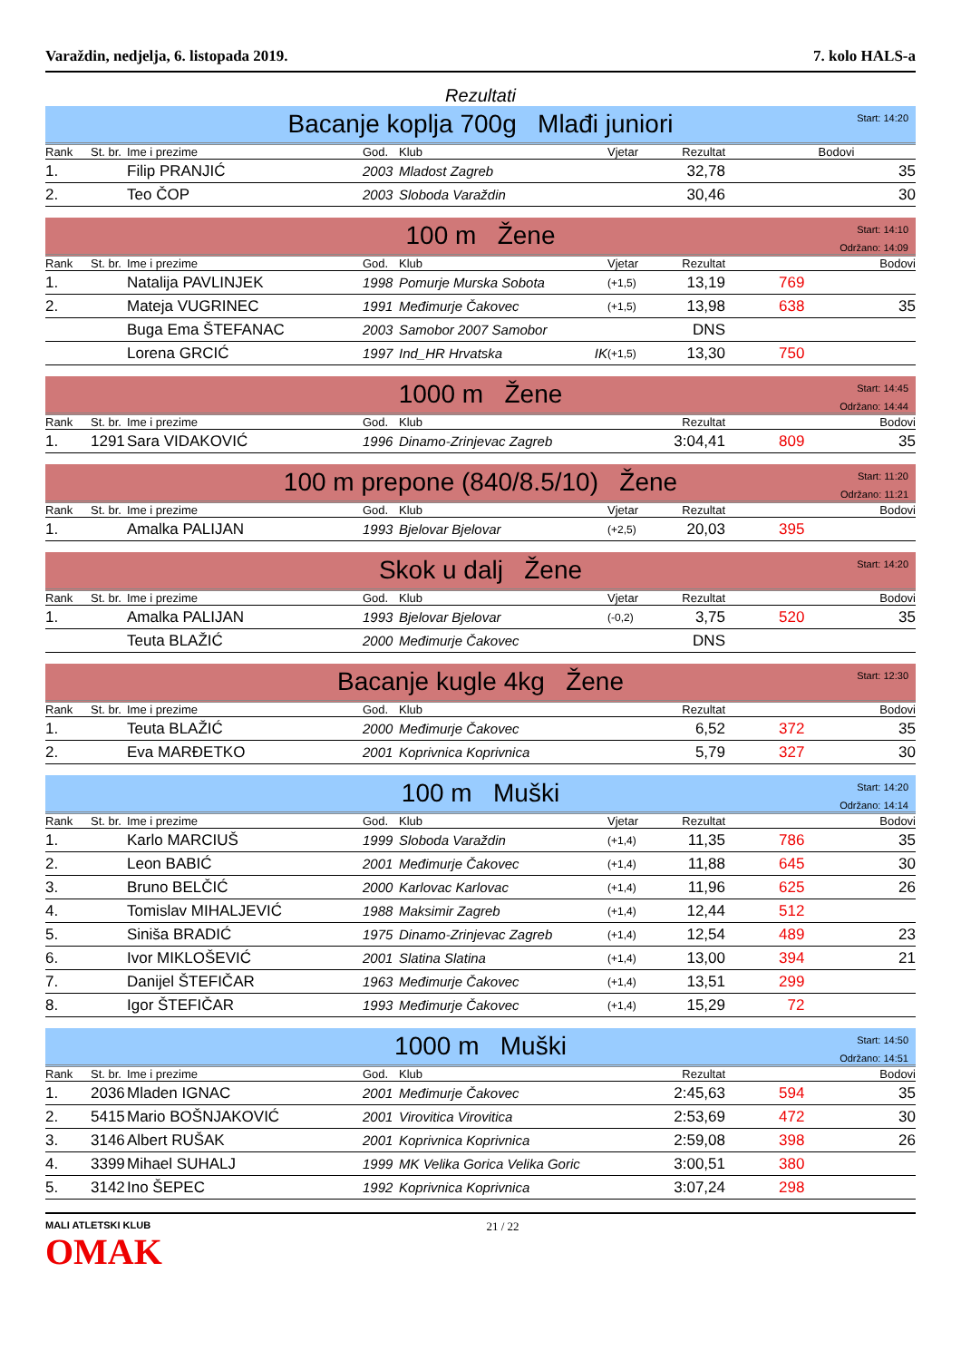Varaždin, nedjelja, 6. listopada 2019. 7. kolo HALS-a
Rezultati
Bacanje koplja 700g Mlađi juniori
Start: 14:20
| Rank | St. br. | Ime i prezime | God. | Klub | Vjetar | Rezultat | Bodovi | |
| --- | --- | --- | --- | --- | --- | --- | --- | --- |
| 1. | | Filip PRANJIĆ | 2003 | Mladost Zagreb | | 32,78 | | 35 |
| 2. | | Teo ČOP | 2003 | Sloboda Varaždin | | 30,46 | | 30 |
100 m Žene
Start: 14:10
Održano: 14:09
| Rank | St. br. | Ime i prezime | God. | Klub | Vjetar | Rezultat | | Bodovi |
| --- | --- | --- | --- | --- | --- | --- | --- | --- |
| 1. | | Natalija PAVLINJEK | 1998 | Pomurje Murska Sobota | (+1,5) | 13,19 | 769 | |
| 2. | | Mateja VUGRINEC | 1991 | Međimurje Čakovec | (+1,5) | 13,98 | 638 | 35 |
| | | Buga Ema ŠTEFANAC | 2003 | Samobor 2007 Samobor | | DNS | | |
| | | Lorena GRCIĆ | 1997 | Ind_HR Hrvatska IK | (+1,5) | 13,30 | 750 | |
1000 m Žene
Start: 14:45
Održano: 14:44
| Rank | St. br. | Ime i prezime | God. | Klub | | Rezultat | | Bodovi |
| --- | --- | --- | --- | --- | --- | --- | --- | --- |
| 1. | 1291 | Sara VIDAKOVIĆ | 1996 | Dinamo-Zrinjevac Zagreb | | 3:04,41 | 809 | 35 |
100 m prepone (840/8.5/10) Žene
Start: 11:20
Održano: 11:21
| Rank | St. br. | Ime i prezime | God. | Klub | Vjetar | Rezultat | | Bodovi |
| --- | --- | --- | --- | --- | --- | --- | --- | --- |
| 1. | | Amalka PALIJAN | 1993 | Bjelovar Bjelovar | (+2,5) | 20,03 | 395 | |
Skok u dalj Žene
Start: 14:20
| Rank | St. br. | Ime i prezime | God. | Klub | Vjetar | Rezultat | | Bodovi |
| --- | --- | --- | --- | --- | --- | --- | --- | --- |
| 1. | | Amalka PALIJAN | 1993 | Bjelovar Bjelovar | (-0,2) | 3,75 | 520 | 35 |
| | | Teuta BLAŽIĆ | 2000 | Međimurje Čakovec | | DNS | | |
Bacanje kugle 4kg Žene
Start: 12:30
| Rank | St. br. | Ime i prezime | God. | Klub | | Rezultat | | Bodovi |
| --- | --- | --- | --- | --- | --- | --- | --- | --- |
| 1. | | Teuta BLAŽIĆ | 2000 | Međimurje Čakovec | | 6,52 | 372 | 35 |
| 2. | | Eva MARĐETKO | 2001 | Koprivnica Koprivnica | | 5,79 | 327 | 30 |
100 m Muški
Start: 14:20
Održano: 14:14
| Rank | St. br. | Ime i prezime | God. | Klub | Vjetar | Rezultat | | Bodovi |
| --- | --- | --- | --- | --- | --- | --- | --- | --- |
| 1. | | Karlo MARCIUŠ | 1999 | Sloboda Varaždin | (+1,4) | 11,35 | 786 | 35 |
| 2. | | Leon BABIĆ | 2001 | Međimurje Čakovec | (+1,4) | 11,88 | 645 | 30 |
| 3. | | Bruno BELČIĆ | 2000 | Karlovac Karlovac | (+1,4) | 11,96 | 625 | 26 |
| 4. | | Tomislav MIHALJEVIĆ | 1988 | Maksimir Zagreb | (+1,4) | 12,44 | 512 | |
| 5. | | Siniša BRADIĆ | 1975 | Dinamo-Zrinjevac Zagreb | (+1,4) | 12,54 | 489 | 23 |
| 6. | | Ivor MIKLOŠEVIĆ | 2001 | Slatina Slatina | (+1,4) | 13,00 | 394 | 21 |
| 7. | | Danijel ŠTEFIČAR | 1963 | Međimurje Čakovec | (+1,4) | 13,51 | 299 | |
| 8. | | Igor ŠTEFIČAR | 1993 | Međimurje Čakovec | (+1,4) | 15,29 | 72 | |
1000 m Muški
Start: 14:50
Održano: 14:51
| Rank | St. br. | Ime i prezime | God. | Klub | | Rezultat | | Bodovi |
| --- | --- | --- | --- | --- | --- | --- | --- | --- |
| 1. | 2036 | Mladen IGNAC | 2001 | Međimurje Čakovec | | 2:45,63 | 594 | 35 |
| 2. | 5415 | Mario BOŠNJAKOVIĆ | 2001 | Virovitica Virovitica | | 2:53,69 | 472 | 30 |
| 3. | 3146 | Albert RUŠAK | 2001 | Koprivnica Koprivnica | | 2:59,08 | 398 | 26 |
| 4. | 3399 | Mihael SUHALJ | 1999 | MK Velika Gorica Velika Goric | | 3:00,51 | 380 | |
| 5. | 3142 | Ino ŠEPEC | 1992 | Koprivnica Koprivnica | | 3:07,24 | 298 | |
MALI ATLETSKI KLUB
OMAK
21 / 22